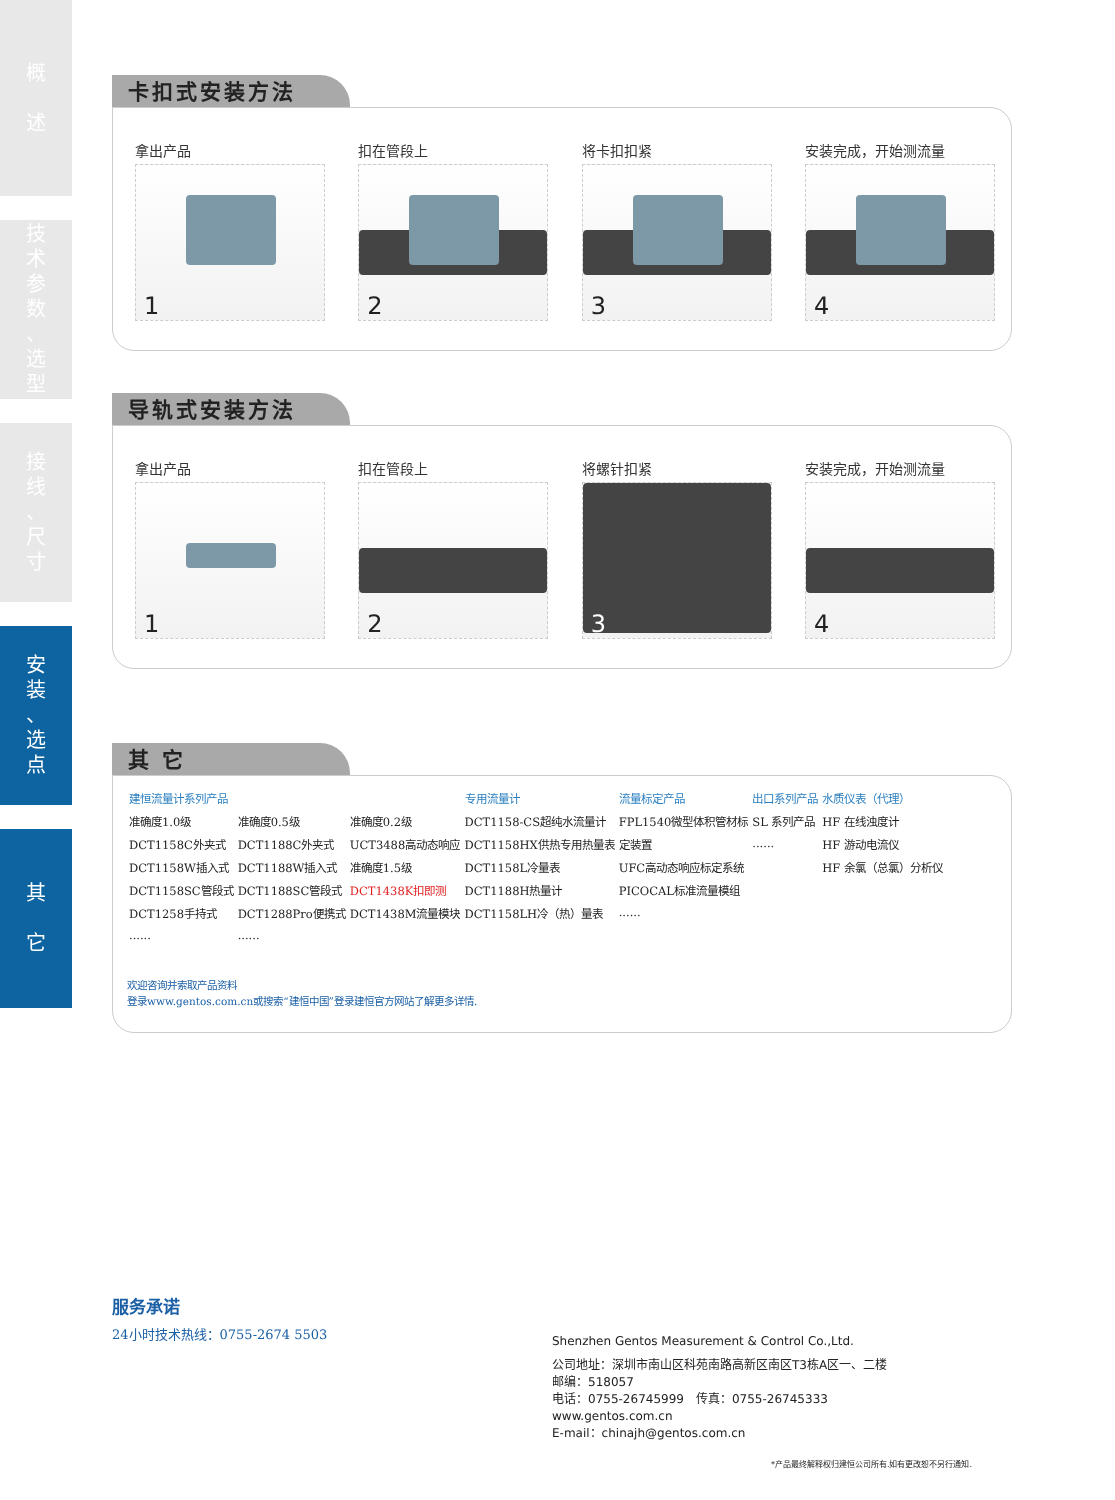概
述
技
术
参
数
、
选
型
接
线
、
尺
寸
安
装
、
选
点
其
它
卡扣式安装方法
拿出产品
1
扣在管段上
2
将卡扣扣紧
3
安装完成，开始测流量
4
导轨式安装方法
拿出产品
1
扣在管段上
2
将螺针扣紧
3
安装完成，开始测流量
4
其 它
| 建恒流量计系列产品 | | | 专用流量计 | 流量标定产品 | 出口系列产品 | 水质仪表（代理） |
| --- | --- | --- | --- | --- | --- | --- |
| 准确度1.0级 | 准确度0.5级 | 准确度0.2级 | DCT1158-CS超纯水流量计 | FPL1540微型体积管材标 | SL 系列产品 | HF 在线浊度计 |
| DCT1158C外夹式 | DCT1188C外夹式 | UCT3488高动态响应 | DCT1158HX供热专用热量表 | 定装置 | ...... | HF 游动电流仪 |
| DCT1158W插入式 | DCT1188W插入式 | 准确度1.5级 | DCT1158L冷量表 | UFC高动态响应标定系统 | | HF 余氯（总氯）分析仪 |
| DCT1158SC管段式 | DCT1188SC管段式 | DCT1438K扣即测 | DCT1188H热量计 | PICOCAL标准流量模组 | | |
| DCT1258手持式 | DCT1288Pro便携式 | DCT1438M流量模块 | DCT1158LH冷（热）量表 | ...... | | |
| ...... | ...... | | | | | |
欢迎咨询并索取产品资料
登录www.gentos.com.cn或搜索“建恒中国”登录建恒官方网站了解更多详情.
服务承诺
24小时技术热线：0755-2674 5503
Shenzhen Gentos Measurement & Control Co.,Ltd.
公司地址：深圳市南山区科苑南路高新区南区T3栋A区一、二楼
邮编：518057
电话：0755-26745999　传真：0755-26745333
www.gentos.com.cn
E-mail：chinajh@gentos.com.cn
*产品最终解释权归建恒公司所有.如有更改恕不另行通知.